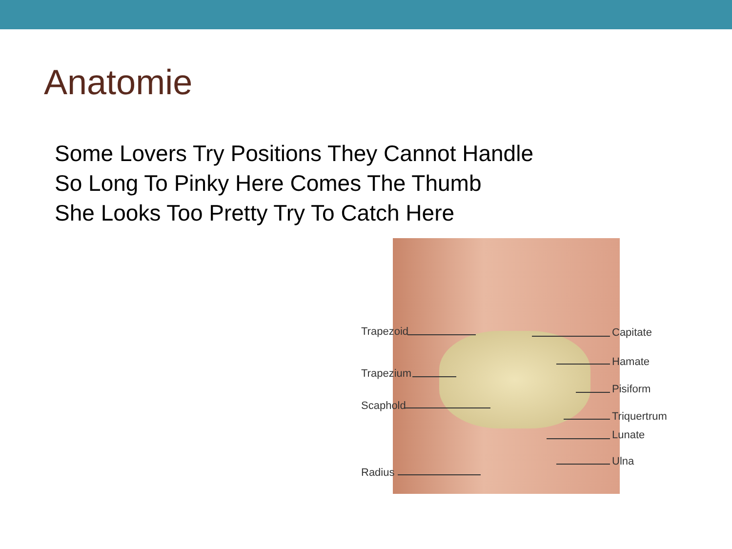Anatomie
Some Lovers Try Positions They Cannot Handle
So Long To Pinky Here Comes The Thumb
She Looks Too Pretty Try To Catch Here
Trapezoid
Trapezium
Scaphold
Radius
Capitate
Hamate
Pisiform
Triquertrum
Lunate
Ulna